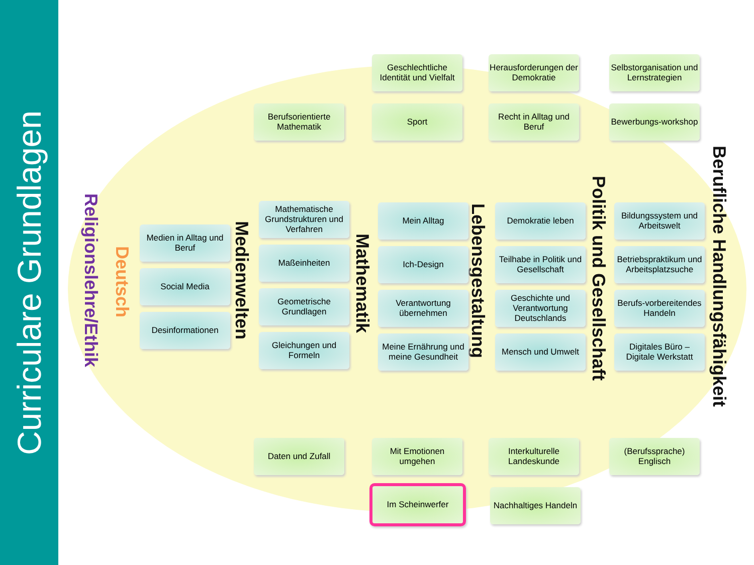Curriculare Grundlagen
Religionslehre/Ethik
Deutsch
Medienwelten
Mathematik
Lebensgestaltung
Politik und Gesellschaft
Berufliche Handlungsfähigkeit
Geschlechtliche Identität und Vielfalt
Herausforderungen der Demokratie
Selbstorganisation und Lernstrategien
Berufsorientierte Mathematik
Sport
Recht in Alltag und Beruf
Bewerbungs-workshop
Medien in Alltag und Beruf
Social Media
Desinformationen
Mathematische Grundstrukturen und Verfahren
Maßeinheiten
Geometrische Grundlagen
Gleichungen und Formeln
Mein Alltag
Ich-Design
Verantwortung übernehmen
Meine Ernährung und meine Gesundheit
Demokratie leben
Teilhabe in Politik und Gesellschaft
Geschichte und Verantwortung Deutschlands
Mensch und Umwelt
Bildungssystem und Arbeitswelt
Betriebspraktikum und Arbeitsplatzsuche
Berufs-vorbereitendes Handeln
Digitales Büro – Digitale Werkstatt
Daten und Zufall
Mit Emotionen umgehen
Interkulturelle Landeskunde
(Berufssprache) Englisch
Im Scheinwerfer
Nachhaltiges Handeln